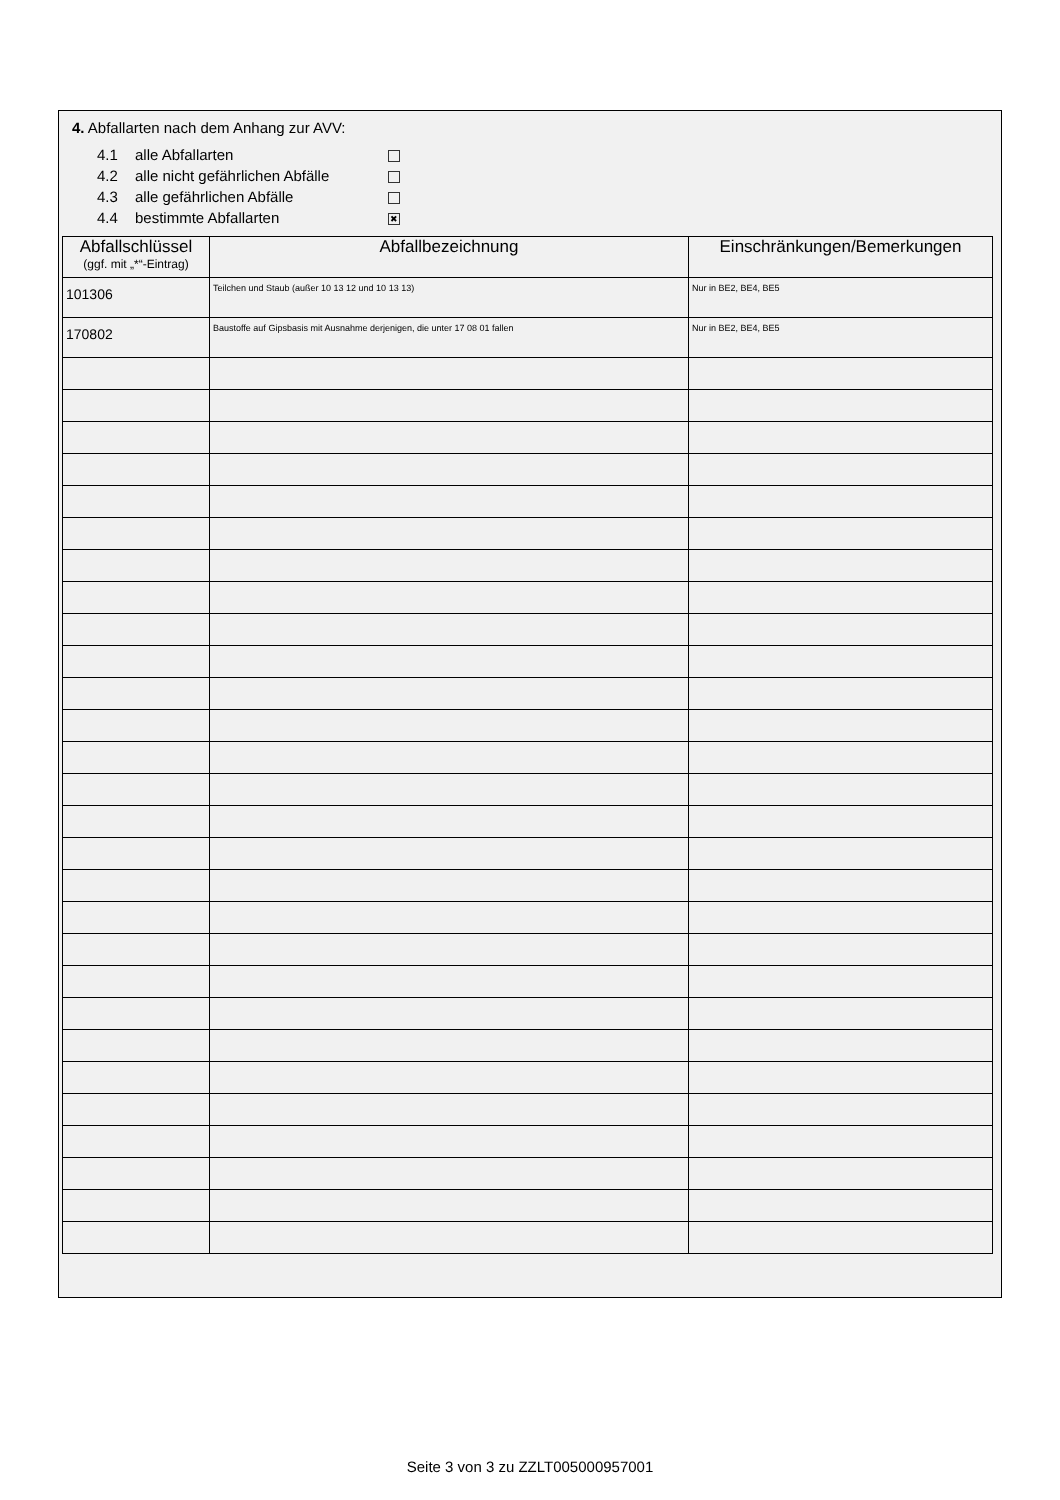4. Abfallarten nach dem Anhang zur AVV:
4.1 alle Abfallarten
4.2 alle nicht gefährlichen Abfälle
4.3 alle gefährlichen Abfälle
4.4 bestimmte Abfallarten ✖
| Abfallschlüssel (ggf. mit „*“-Eintrag) | Abfallbezeichnung | Einschränkungen/Bemerkungen |
| --- | --- | --- |
| 101306 | Teilchen und Staub (außer 10 13 12 und 10 13 13) | Nur in BE2, BE4, BE5 |
| 170802 | Baustoffe auf Gipsbasis mit Ausnahme derjenigen, die unter 17 08 01 fallen | Nur in BE2, BE4, BE5 |
Seite 3 von 3 zu ZZLT005000957001